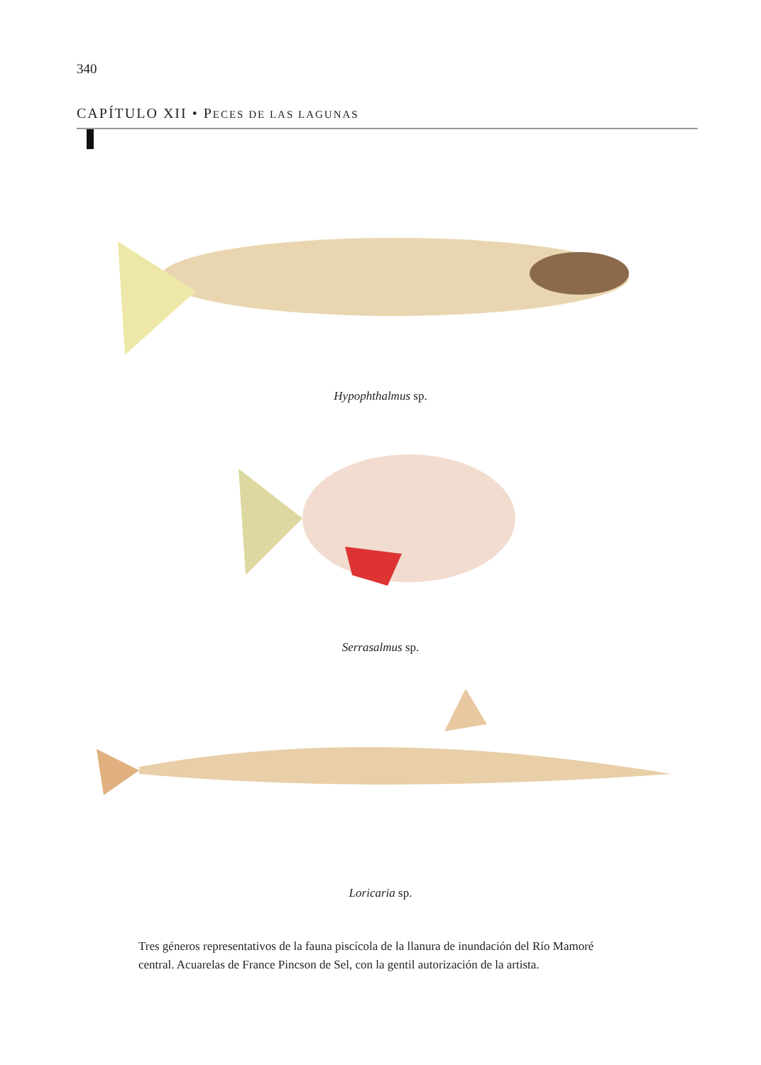340
CAPÍTULO XII • PECES DE LAS LAGUNAS
Hypophthalmus sp.
Serrasalmus sp.
Loricaria sp.
Tres géneros representativos de la fauna piscícola de la llanura de inundación del Río Mamoré central. Acuarelas de France Pincson de Sel, con la gentil autorización de la artista.